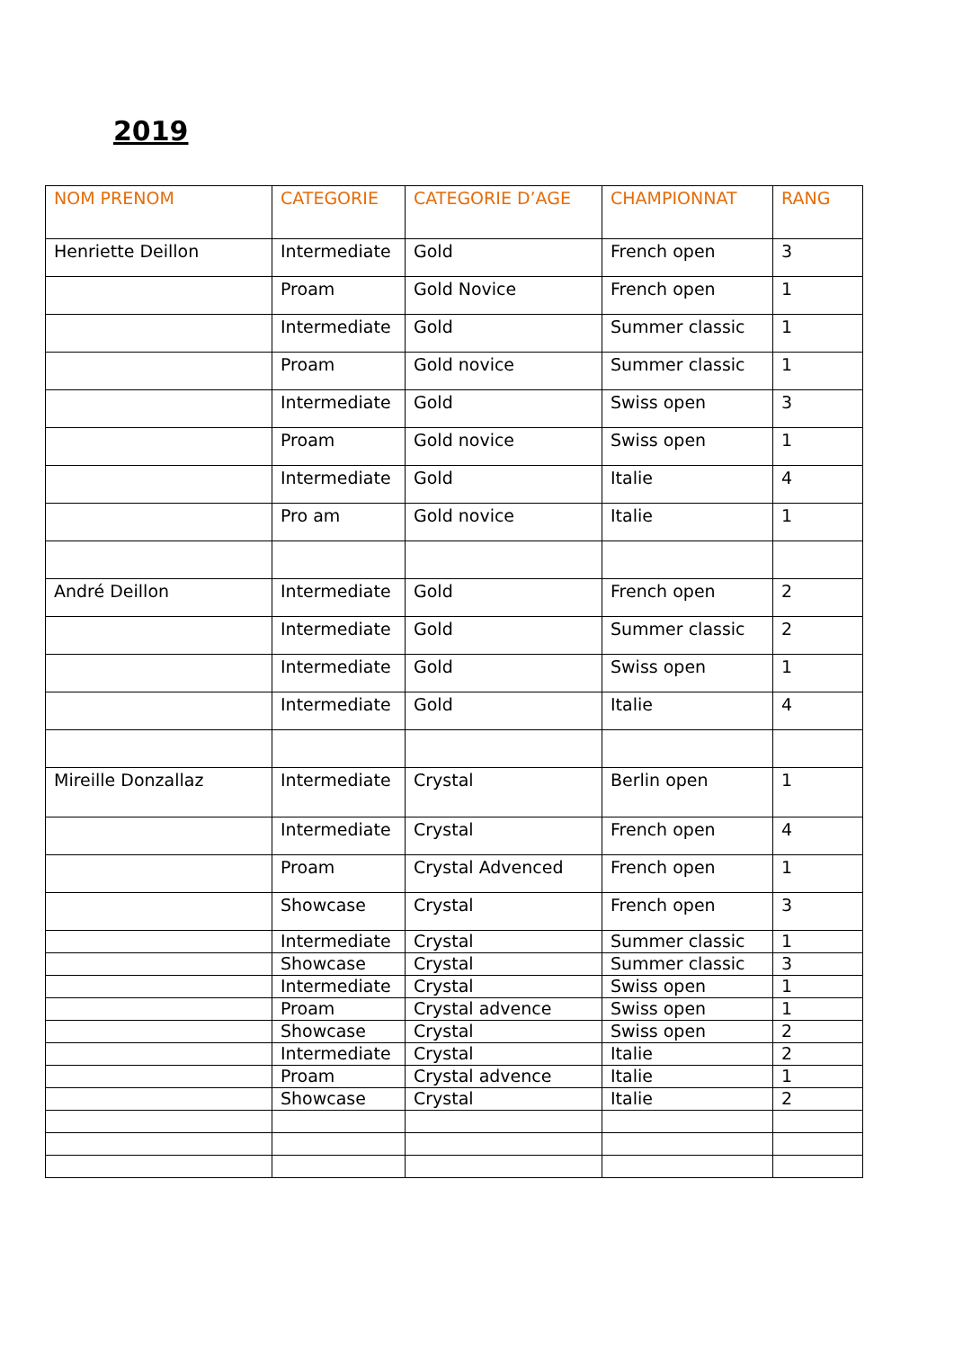2019
| NOM PRENOM | CATEGORIE | CATEGORIE D’AGE | CHAMPIONNAT | RANG |
| --- | --- | --- | --- | --- |
| Henriette Deillon | Intermediate | Gold | French open | 3 |
| | Proam | Gold Novice | French open | 1 |
| | Intermediate | Gold | Summer classic | 1 |
| | Proam | Gold novice | Summer classic | 1 |
| | Intermediate | Gold | Swiss open | 3 |
| | Proam | Gold novice | Swiss open | 1 |
| | Intermediate | Gold | Italie | 4 |
| | Pro am | Gold novice | Italie | 1 |
| André Deillon | Intermediate | Gold | French open | 2 |
| | Intermediate | Gold | Summer classic | 2 |
| | Intermediate | Gold | Swiss open | 1 |
| | Intermediate | Gold | Italie | 4 |
| Mireille Donzallaz | Intermediate | Crystal | Berlin open | 1 |
| | Intermediate | Crystal | French open | 4 |
| | Proam | Crystal Advenced | French open | 1 |
| | Showcase | Crystal | French open | 3 |
| | Intermediate | Crystal | Summer classic | 1 |
| | Showcase | Crystal | Summer classic | 3 |
| | Intermediate | Crystal | Swiss open | 1 |
| | Proam | Crystal advence | Swiss open | 1 |
| | Showcase | Crystal | Swiss open | 2 |
| | Intermediate | Crystal | Italie | 2 |
| | Proam | Crystal advence | Italie | 1 |
| | Showcase | Crystal | Italie | 2 |